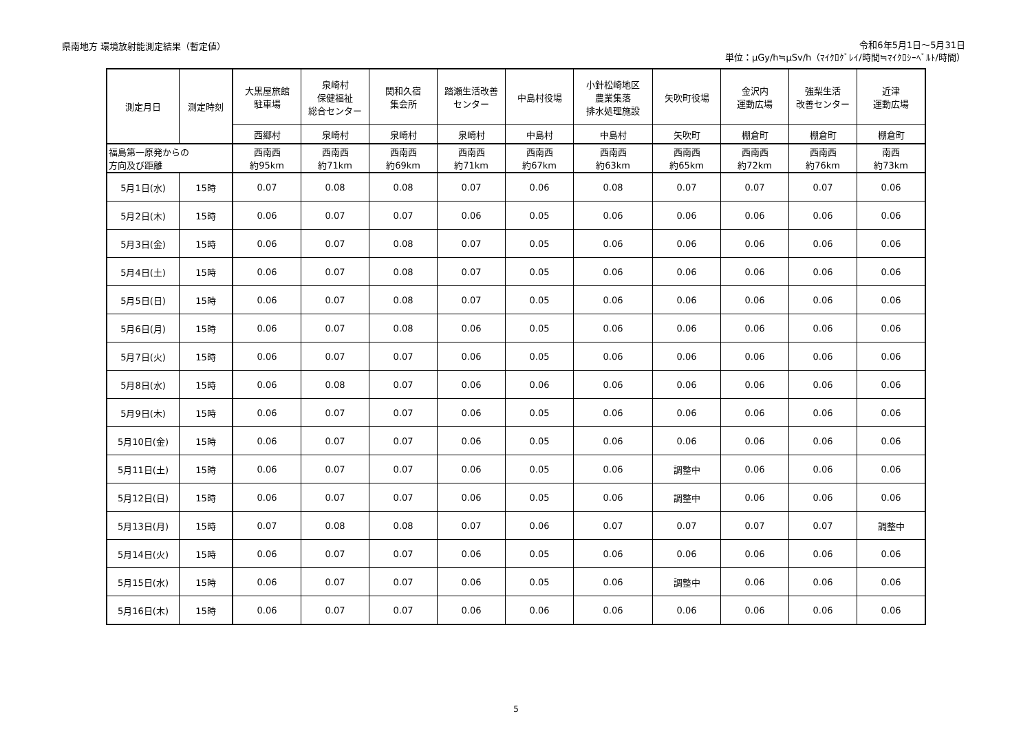県南地方 環境放射能測定結果（暫定値）
令和6年5月1日～5月31日
単位：μGy/h≒μSv/h（ﾏｲｸﾛｸﾞﾚｲ/時間≒ﾏｲｸﾛｼｰﾍﾞﾙﾄ/時間）
| 測定月日 | 測定時刻 | 大黒屋旅館 駐車場 | 泉崎村 保健福祉 総合センター | 関和久宿 集会所 | 踏瀬生活改善 センター | 中島村役場 | 小針松崎地区 農業集落 排水処理施設 | 矢吹町役場 | 金沢内 運動広場 | 強梨生活 改善センター | 近津 運動広場 |
| | | 西郷村 | 泉崎村 | 泉崎村 | 泉崎村 | 中島村 | 中島村 | 矢吹町 | 棚倉町 | 棚倉町 | 棚倉町 |
| 福島第一原発からの 方向及び距離 | | 西南西 約95km | 西南西 約71km | 西南西 約69km | 西南西 約71km | 西南西 約67km | 西南西 約63km | 西南西 約65km | 西南西 約72km | 西南西 約76km | 南西 約73km |
| 5月1日(水) | 15時 | 0.07 | 0.08 | 0.08 | 0.07 | 0.06 | 0.08 | 0.07 | 0.07 | 0.07 | 0.06 |
| 5月2日(木) | 15時 | 0.06 | 0.07 | 0.07 | 0.06 | 0.05 | 0.06 | 0.06 | 0.06 | 0.06 | 0.06 |
| 5月3日(金) | 15時 | 0.06 | 0.07 | 0.08 | 0.07 | 0.05 | 0.06 | 0.06 | 0.06 | 0.06 | 0.06 |
| 5月4日(土) | 15時 | 0.06 | 0.07 | 0.08 | 0.07 | 0.05 | 0.06 | 0.06 | 0.06 | 0.06 | 0.06 |
| 5月5日(日) | 15時 | 0.06 | 0.07 | 0.08 | 0.07 | 0.05 | 0.06 | 0.06 | 0.06 | 0.06 | 0.06 |
| 5月6日(月) | 15時 | 0.06 | 0.07 | 0.08 | 0.06 | 0.05 | 0.06 | 0.06 | 0.06 | 0.06 | 0.06 |
| 5月7日(火) | 15時 | 0.06 | 0.07 | 0.07 | 0.06 | 0.05 | 0.06 | 0.06 | 0.06 | 0.06 | 0.06 |
| 5月8日(水) | 15時 | 0.06 | 0.08 | 0.07 | 0.06 | 0.06 | 0.06 | 0.06 | 0.06 | 0.06 | 0.06 |
| 5月9日(木) | 15時 | 0.06 | 0.07 | 0.07 | 0.06 | 0.05 | 0.06 | 0.06 | 0.06 | 0.06 | 0.06 |
| 5月10日(金) | 15時 | 0.06 | 0.07 | 0.07 | 0.06 | 0.05 | 0.06 | 0.06 | 0.06 | 0.06 | 0.06 |
| 5月11日(土) | 15時 | 0.06 | 0.07 | 0.07 | 0.06 | 0.05 | 0.06 | 調整中 | 0.06 | 0.06 | 0.06 |
| 5月12日(日) | 15時 | 0.06 | 0.07 | 0.07 | 0.06 | 0.05 | 0.06 | 調整中 | 0.06 | 0.06 | 0.06 |
| 5月13日(月) | 15時 | 0.07 | 0.08 | 0.08 | 0.07 | 0.06 | 0.07 | 0.07 | 0.07 | 0.07 | 調整中 |
| 5月14日(火) | 15時 | 0.06 | 0.07 | 0.07 | 0.06 | 0.05 | 0.06 | 0.06 | 0.06 | 0.06 | 0.06 |
| 5月15日(水) | 15時 | 0.06 | 0.07 | 0.07 | 0.06 | 0.05 | 0.06 | 調整中 | 0.06 | 0.06 | 0.06 |
| 5月16日(木) | 15時 | 0.06 | 0.07 | 0.07 | 0.06 | 0.06 | 0.06 | 0.06 | 0.06 | 0.06 | 0.06 |
5